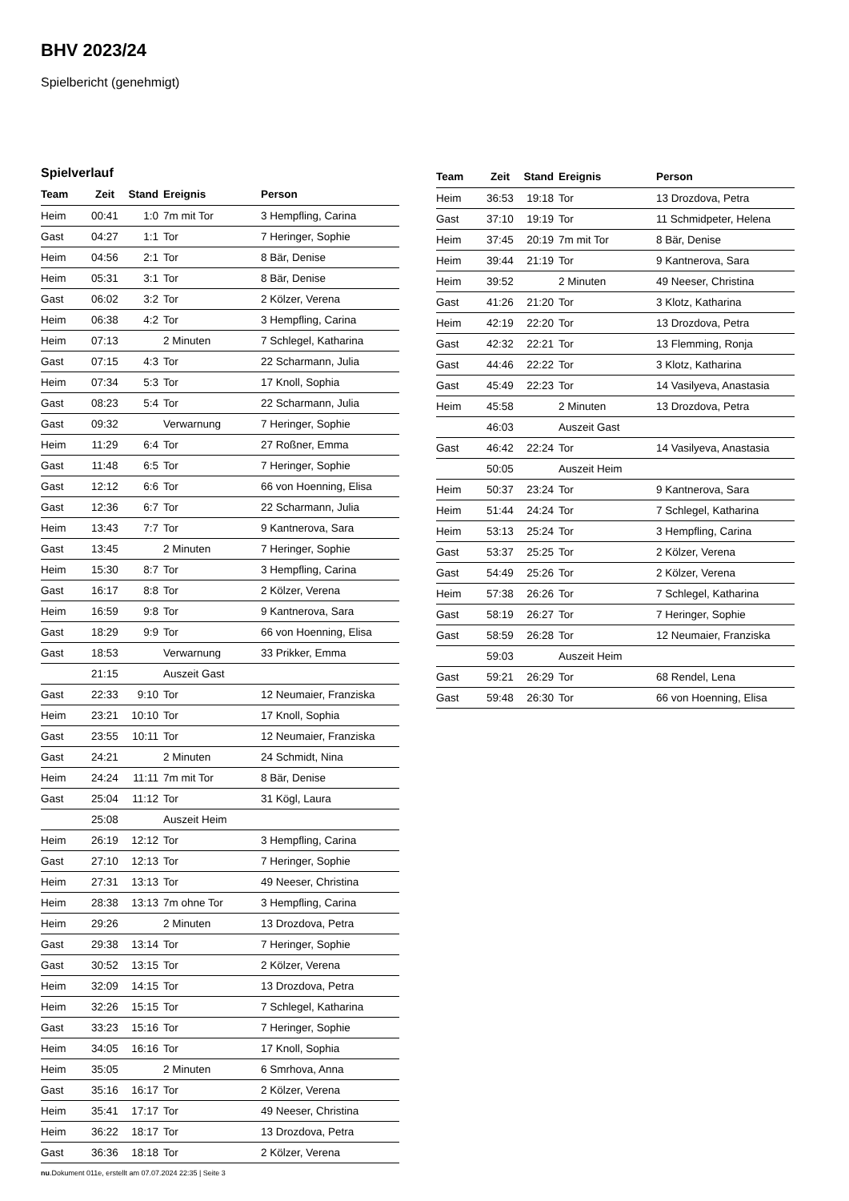BHV 2023/24
Spielbericht (genehmigt)
Spielverlauf
| Team | Zeit | Stand | Ereignis | Person |
| --- | --- | --- | --- | --- |
| Heim | 00:41 | 1:0 | 7m mit Tor | 3 Hempfling, Carina |
| Gast | 04:27 | 1:1 | Tor | 7 Heringer, Sophie |
| Heim | 04:56 | 2:1 | Tor | 8 Bär, Denise |
| Heim | 05:31 | 3:1 | Tor | 8 Bär, Denise |
| Gast | 06:02 | 3:2 | Tor | 2 Kölzer, Verena |
| Heim | 06:38 | 4:2 | Tor | 3 Hempfling, Carina |
| Heim | 07:13 | | 2 Minuten | 7 Schlegel, Katharina |
| Gast | 07:15 | 4:3 | Tor | 22 Scharmann, Julia |
| Heim | 07:34 | 5:3 | Tor | 17 Knoll, Sophia |
| Gast | 08:23 | 5:4 | Tor | 22 Scharmann, Julia |
| Gast | 09:32 | | Verwarnung | 7 Heringer, Sophie |
| Heim | 11:29 | 6:4 | Tor | 27 Roßner, Emma |
| Gast | 11:48 | 6:5 | Tor | 7 Heringer, Sophie |
| Gast | 12:12 | 6:6 | Tor | 66 von Hoenning, Elisa |
| Gast | 12:36 | 6:7 | Tor | 22 Scharmann, Julia |
| Heim | 13:43 | 7:7 | Tor | 9 Kantnerova, Sara |
| Gast | 13:45 | | 2 Minuten | 7 Heringer, Sophie |
| Heim | 15:30 | 8:7 | Tor | 3 Hempfling, Carina |
| Gast | 16:17 | 8:8 | Tor | 2 Kölzer, Verena |
| Heim | 16:59 | 9:8 | Tor | 9 Kantnerova, Sara |
| Gast | 18:29 | 9:9 | Tor | 66 von Hoenning, Elisa |
| Gast | 18:53 | | Verwarnung | 33 Prikker, Emma |
| | 21:15 | | Auszeit Gast | |
| Gast | 22:33 | 9:10 | Tor | 12 Neumaier, Franziska |
| Heim | 23:21 | 10:10 | Tor | 17 Knoll, Sophia |
| Gast | 23:55 | 10:11 | Tor | 12 Neumaier, Franziska |
| Gast | 24:21 | | 2 Minuten | 24 Schmidt, Nina |
| Heim | 24:24 | 11:11 | 7m mit Tor | 8 Bär, Denise |
| Gast | 25:04 | 11:12 | Tor | 31 Kögl, Laura |
| | 25:08 | | Auszeit Heim | |
| Heim | 26:19 | 12:12 | Tor | 3 Hempfling, Carina |
| Gast | 27:10 | 12:13 | Tor | 7 Heringer, Sophie |
| Heim | 27:31 | 13:13 | Tor | 49 Neeser, Christina |
| Heim | 28:38 | 13:13 | 7m ohne Tor | 3 Hempfling, Carina |
| Heim | 29:26 | | 2 Minuten | 13 Drozdova, Petra |
| Gast | 29:38 | 13:14 | Tor | 7 Heringer, Sophie |
| Gast | 30:52 | 13:15 | Tor | 2 Kölzer, Verena |
| Heim | 32:09 | 14:15 | Tor | 13 Drozdova, Petra |
| Heim | 32:26 | 15:15 | Tor | 7 Schlegel, Katharina |
| Gast | 33:23 | 15:16 | Tor | 7 Heringer, Sophie |
| Heim | 34:05 | 16:16 | Tor | 17 Knoll, Sophia |
| Heim | 35:05 | | 2 Minuten | 6 Smrhova, Anna |
| Gast | 35:16 | 16:17 | Tor | 2 Kölzer, Verena |
| Heim | 35:41 | 17:17 | Tor | 49 Neeser, Christina |
| Heim | 36:22 | 18:17 | Tor | 13 Drozdova, Petra |
| Gast | 36:36 | 18:18 | Tor | 2 Kölzer, Verena |
| Team | Zeit | Stand | Ereignis | Person |
| --- | --- | --- | --- | --- |
| Heim | 36:53 | 19:18 | Tor | 13 Drozdova, Petra |
| Gast | 37:10 | 19:19 | Tor | 11 Schmidpeter, Helena |
| Heim | 37:45 | 20:19 | 7m mit Tor | 8 Bär, Denise |
| Heim | 39:44 | 21:19 | Tor | 9 Kantnerova, Sara |
| Heim | 39:52 | | 2 Minuten | 49 Neeser, Christina |
| Gast | 41:26 | 21:20 | Tor | 3 Klotz, Katharina |
| Heim | 42:19 | 22:20 | Tor | 13 Drozdova, Petra |
| Gast | 42:32 | 22:21 | Tor | 13 Flemming, Ronja |
| Gast | 44:46 | 22:22 | Tor | 3 Klotz, Katharina |
| Gast | 45:49 | 22:23 | Tor | 14 Vasilyeva, Anastasia |
| Heim | 45:58 | | 2 Minuten | 13 Drozdova, Petra |
| | 46:03 | | Auszeit Gast | |
| Gast | 46:42 | 22:24 | Tor | 14 Vasilyeva, Anastasia |
| | 50:05 | | Auszeit Heim | |
| Heim | 50:37 | 23:24 | Tor | 9 Kantnerova, Sara |
| Heim | 51:44 | 24:24 | Tor | 7 Schlegel, Katharina |
| Heim | 53:13 | 25:24 | Tor | 3 Hempfling, Carina |
| Gast | 53:37 | 25:25 | Tor | 2 Kölzer, Verena |
| Gast | 54:49 | 25:26 | Tor | 2 Kölzer, Verena |
| Heim | 57:38 | 26:26 | Tor | 7 Schlegel, Katharina |
| Gast | 58:19 | 26:27 | Tor | 7 Heringer, Sophie |
| Gast | 58:59 | 26:28 | Tor | 12 Neumaier, Franziska |
| | 59:03 | | Auszeit Heim | |
| Gast | 59:21 | 26:29 | Tor | 68 Rendel, Lena |
| Gast | 59:48 | 26:30 | Tor | 66 von Hoenning, Elisa |
nu.Dokument 011e, erstellt am 07.07.2024 22:35 | Seite 3